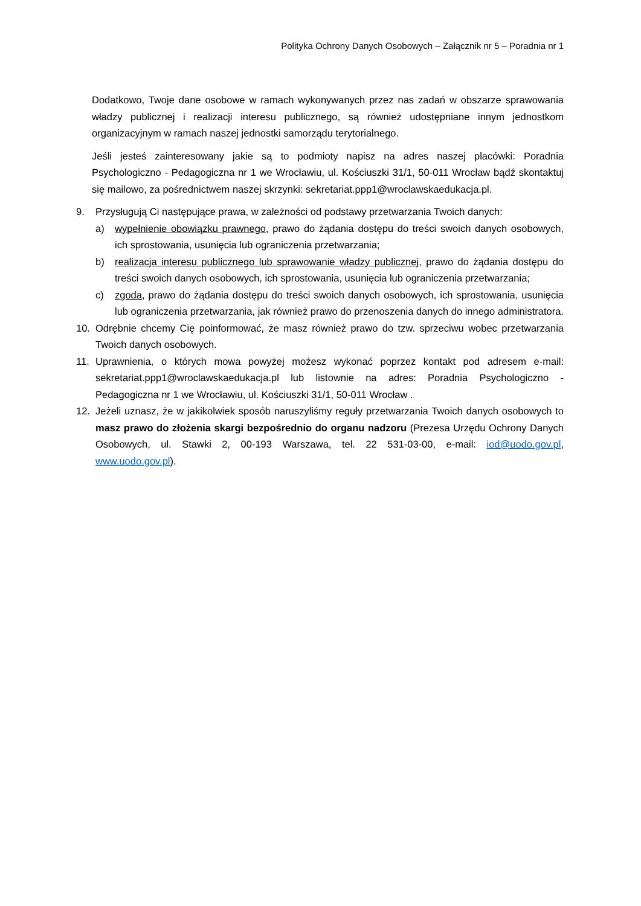Polityka Ochrony Danych Osobowych – Załącznik nr 5 – Poradnia nr 1
Dodatkowo, Twoje dane osobowe w ramach wykonywanych przez nas zadań w obszarze sprawowania władzy publicznej i realizacji interesu publicznego, są również udostępniane innym jednostkom organizacyjnym w ramach naszej jednostki samorządu terytorialnego.
Jeśli jesteś zainteresowany jakie są to podmioty napisz na adres naszej placówki: Poradnia Psychologiczno - Pedagogiczna nr 1 we Wrocławiu, ul. Kościuszki 31/1, 50-011 Wrocław bądź skontaktuj się mailowo, za pośrednictwem naszej skrzynki: sekretariat.ppp1@wroclawskaedukacja.pl.
9. Przysługują Ci następujące prawa, w zależności od podstawy przetwarzania Twoich danych:
a) wypełnienie obowiązku prawnego, prawo do żądania dostępu do treści swoich danych osobowych, ich sprostowania, usunięcia lub ograniczenia przetwarzania;
b) realizacja interesu publicznego lub sprawowanie władzy publicznej, prawo do żądania dostępu do treści swoich danych osobowych, ich sprostowania, usunięcia lub ograniczenia przetwarzania;
c) zgoda, prawo do żądania dostępu do treści swoich danych osobowych, ich sprostowania, usunięcia lub ograniczenia przetwarzania, jak również prawo do przenoszenia danych do innego administratora.
10. Odrębnie chcemy Cię poinformować, że masz również prawo do tzw. sprzeciwu wobec przetwarzania Twoich danych osobowych.
11. Uprawnienia, o których mowa powyżej możesz wykonać poprzez kontakt pod adresem e-mail: sekretariat.ppp1@wroclawskaedukacja.pl lub listownie na adres: Poradnia Psychologiczno - Pedagogiczna nr 1 we Wrocławiu, ul. Kościuszki 31/1, 50-011 Wrocław .
12. Jeżeli uznasz, że w jakikolwiek sposób naruszyliśmy reguły przetwarzania Twoich danych osobowych to masz prawo do złożenia skargi bezpośrednio do organu nadzoru (Prezesa Urzędu Ochrony Danych Osobowych, ul. Stawki 2, 00-193 Warszawa, tel. 22 531-03-00, e-mail: iod@uodo.gov.pl, www.uodo.gov.pl).